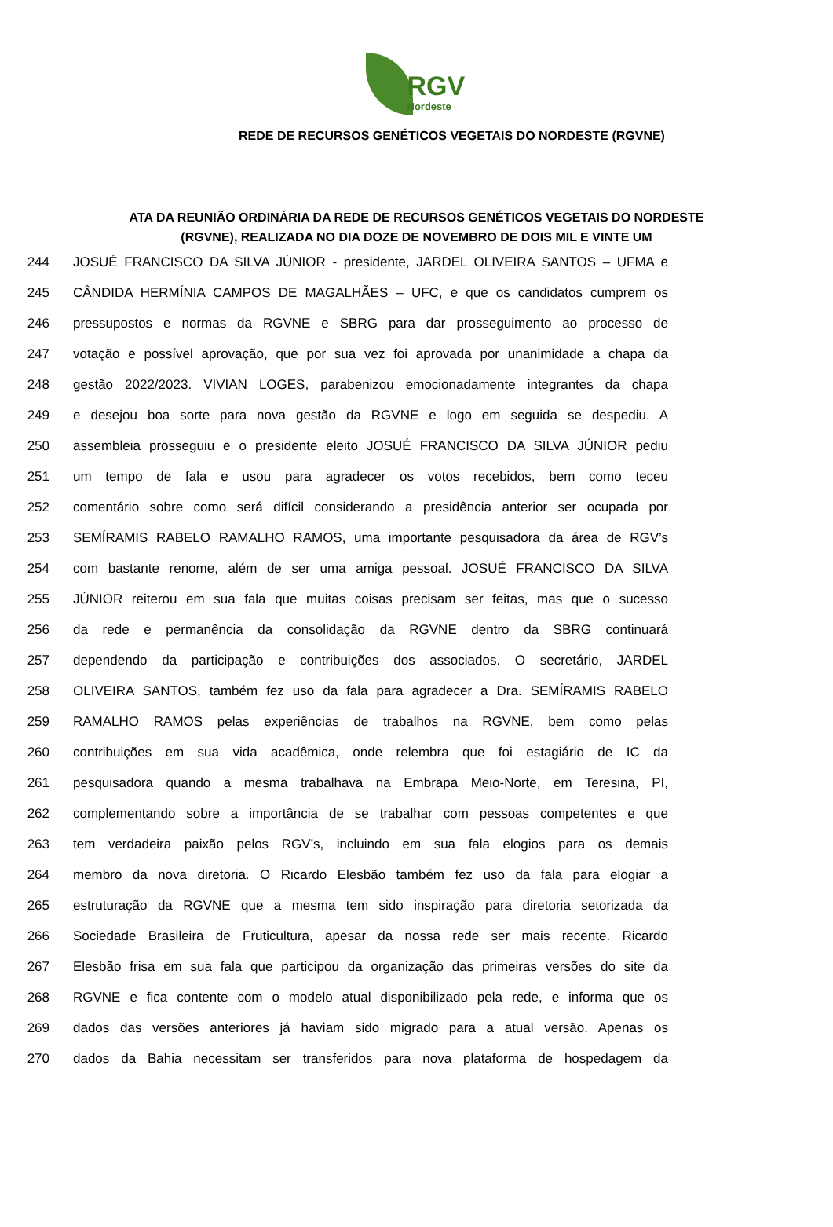RGV
Nordeste
REDE DE RECURSOS GENÉTICOS VEGETAIS DO NORDESTE (RGVNE)
ATA DA REUNIÃO ORDINÁRIA DA REDE DE RECURSOS GENÉTICOS VEGETAIS DO NORDESTE (RGVNE), REALIZADA NO DIA DOZE DE NOVEMBRO DE DOIS MIL E VINTE UM
244 JOSUÉ FRANCISCO DA SILVA JÚNIOR - presidente, JARDEL OLIVEIRA SANTOS – UFMA e
245 CÂNDIDA HERMÍNIA CAMPOS DE MAGALHÃES – UFC, e que os candidatos cumprem os
246 pressupostos e normas da RGVNE e SBRG para dar prosseguimento ao processo de
247 votação e possível aprovação, que por sua vez foi aprovada por unanimidade a chapa da
248 gestão 2022/2023. VIVIAN LOGES, parabenizou emocionadamente integrantes da chapa
249 e desejou boa sorte para nova gestão da RGVNE e logo em seguida se despediu. A
250 assembleia prosseguiu e o presidente eleito JOSUÉ FRANCISCO DA SILVA JÚNIOR pediu
251 um tempo de fala e usou para agradecer os votos recebidos, bem como teceu
252 comentário sobre como será difícil considerando a presidência anterior ser ocupada por
253 SEMÍRAMIS RABELO RAMALHO RAMOS, uma importante pesquisadora da área de RGV’s
254 com bastante renome, além de ser uma amiga pessoal. JOSUÉ FRANCISCO DA SILVA
255 JÚNIOR reiterou em sua fala que muitas coisas precisam ser feitas, mas que o sucesso
256 da rede e permanência da consolidação da RGVNE dentro da SBRG continuará
257 dependendo da participação e contribuições dos associados. O secretário, JARDEL
258 OLIVEIRA SANTOS, também fez uso da fala para agradecer a Dra. SEMÍRAMIS RABELO
259 RAMALHO RAMOS pelas experiências de trabalhos na RGVNE, bem como pelas
260 contribuições em sua vida acadêmica, onde relembra que foi estagiário de IC da
261 pesquisadora quando a mesma trabalhava na Embrapa Meio-Norte, em Teresina, PI,
262 complementando sobre a importância de se trabalhar com pessoas competentes e que
263 tem verdadeira paixão pelos RGV’s, incluindo em sua fala elogios para os demais
264 membro da nova diretoria. O Ricardo Elesbão também fez uso da fala para elogiar a
265 estruturação da RGVNE que a mesma tem sido inspiração para diretoria setorizada da
266 Sociedade Brasileira de Fruticultura, apesar da nossa rede ser mais recente. Ricardo
267 Elesbão frisa em sua fala que participou da organização das primeiras versões do site da
268 RGVNE e fica contente com o modelo atual disponibilizado pela rede, e informa que os
269 dados das versões anteriores já haviam sido migrado para a atual versão. Apenas os
270 dados da Bahia necessitam ser transferidos para nova plataforma de hospedagem da